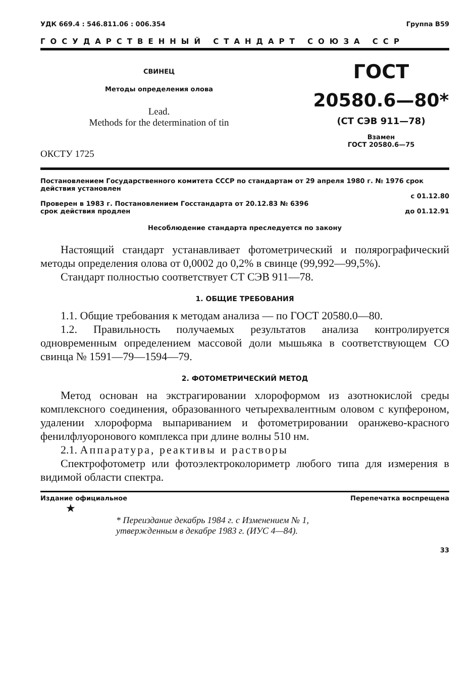УДК 669.4 : 546.811.06 : 006.354 Группа В59
ГОСУДАРСТВЕННЫЙ СТАНДАРТ СОЮЗА ССР
СВИНЕЦ
Методы определения олова
Lead.
Methods for the determination of tin
ОКСТУ 1725
ГОСТ
20580.6—80*
(СТ СЭВ 911—78)
Взамен
ГОСТ 20580.6—75
Постановлением Государственного комитета СССР по стандартам от 29 апреля 1980 г. № 1976 срок действия установлен
с 01.12.80
Проверен в 1983 г. Постановлением Госстандарта от 20.12.83 № 6396
срок действия продлен до 01.12.91
Несоблюдение стандарта преследуется по закону
Настоящий стандарт устанавливает фотометрический и полярографический методы определения олова от 0,0002 до 0,2% в свинце (99,992—99,5%).
Стандарт полностью соответствует СТ СЭВ 911—78.
1. ОБЩИЕ ТРЕБОВАНИЯ
1.1. Общие требования к методам анализа — по ГОСТ 20580.0—80.
1.2. Правильность получаемых результатов анализа контролируется одновременным определением массовой доли мышьяка в соответствующем СО свинца № 1591—79—1594—79.
2. ФОТОМЕТРИЧЕСКИЙ МЕТОД
Метод основан на экстрагировании хлороформом из азотнокислой среды комплексного соединения, образованного четырехвалентным оловом с купфероном, удалении хлороформа выпариванием и фотометрировании оранжево-красного фенилфлуоронового комплекса при длине волны 510 нм.
2.1. Аппаратура, реактивы и растворы
Спектрофотометр или фотоэлектроколориметр любого типа для измерения в видимой области спектра.
Издание официальное Перепечатка воспрещена
★
* Переиздание декабрь 1984 г. с Изменением № 1,
утвержденным в декабре 1983 г. (ИУС 4—84).
33